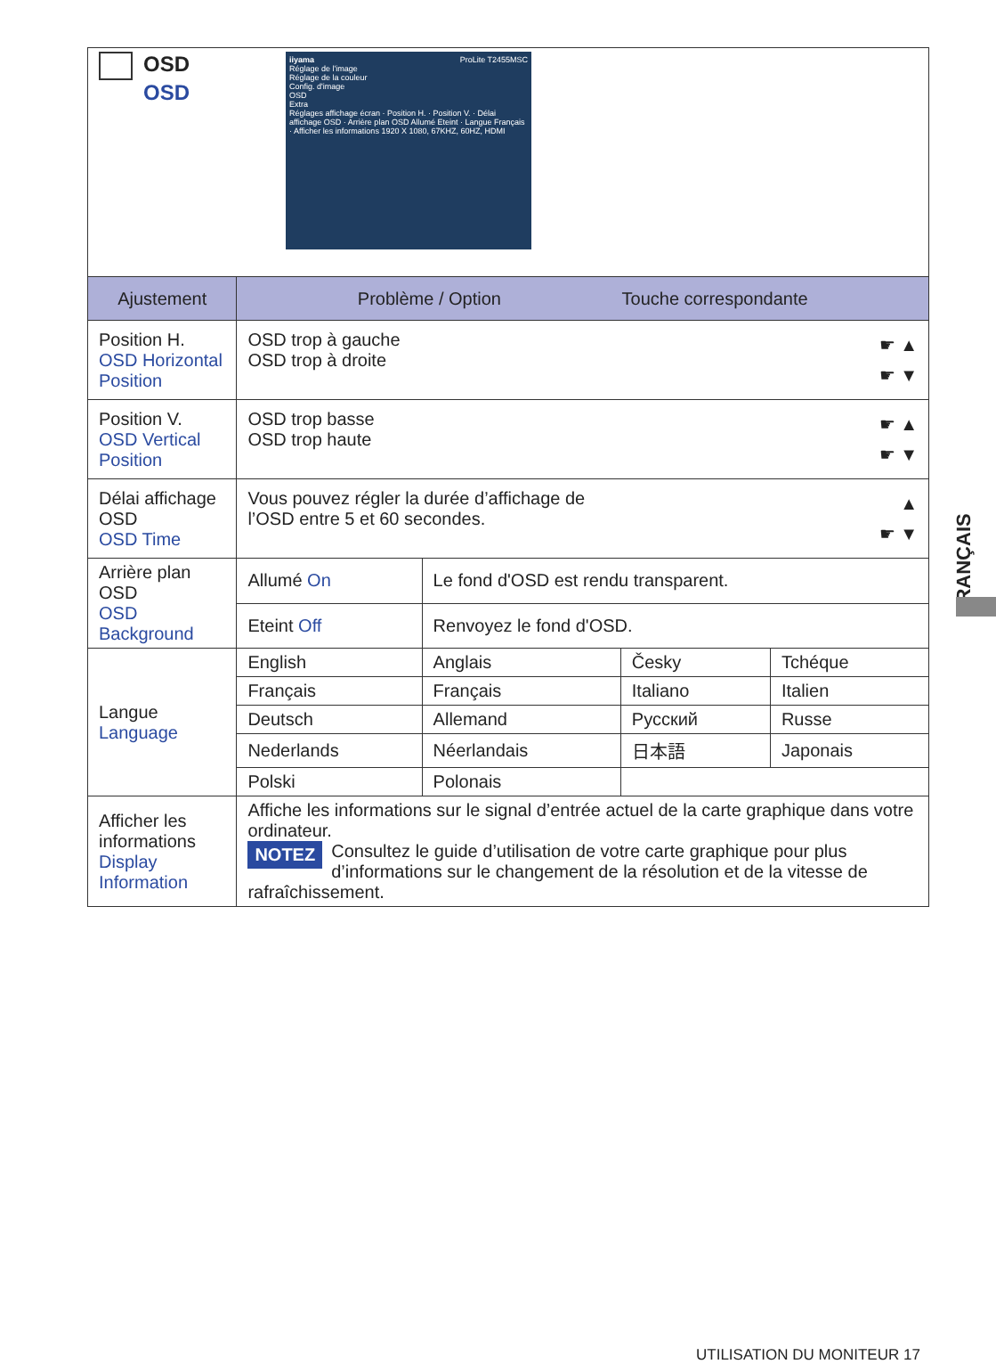| OSD OSD iiyama ProLite T2455MSC Réglage de l'image Réglage de la couleur Config. d'image OSD Extra Réglages affichage écran · Position H. · Position V. · Délai affichage OSD · Arrière plan OSD Allumé Eteint · Langue Français · Afficher les informations 1920 X 1080, 67KHZ, 60HZ, HDMI | | | | |
| Ajustement | Problème / Option Touche correspondante | | | |
| Position H. OSD Horizontal Position | ☛ ▲ ☛ ▼ OSD trop à gauche OSD trop à droite | | | |
| Position V. OSD Vertical Position | ☛ ▲ ☛ ▼ OSD trop basse OSD trop haute | | | |
| Délai affichage OSD OSD Time | ▲ ☛ ▼ Vous pouvez régler la durée d’affichage de l’OSD entre 5 et 60 secondes. | | | |
| Arrière plan OSD OSD Background | Allumé On | Le fond d'OSD est rendu transparent. | | |
| | Eteint Off | Renvoyez le fond d'OSD. | | |
| Langue Language | English | Anglais | Česky | Tchéque |
| | Français | Français | Italiano | Italien |
| | Deutsch | Allemand | Русский | Russe |
| | Nederlands | Néerlandais | 日本語 | Japonais |
| | Polski | Polonais | | |
| Afficher les informations Display Information | Affiche les informations sur le signal d’entrée actuel de la carte graphique dans votre ordinateur. NOTEZ Consultez le guide d’utilisation de votre carte graphique pour plus d’informations sur le changement de la résolution et de la vitesse de rafraîchissement. | | | |
FRANÇAIS
UTILISATION DU MONITEUR 17